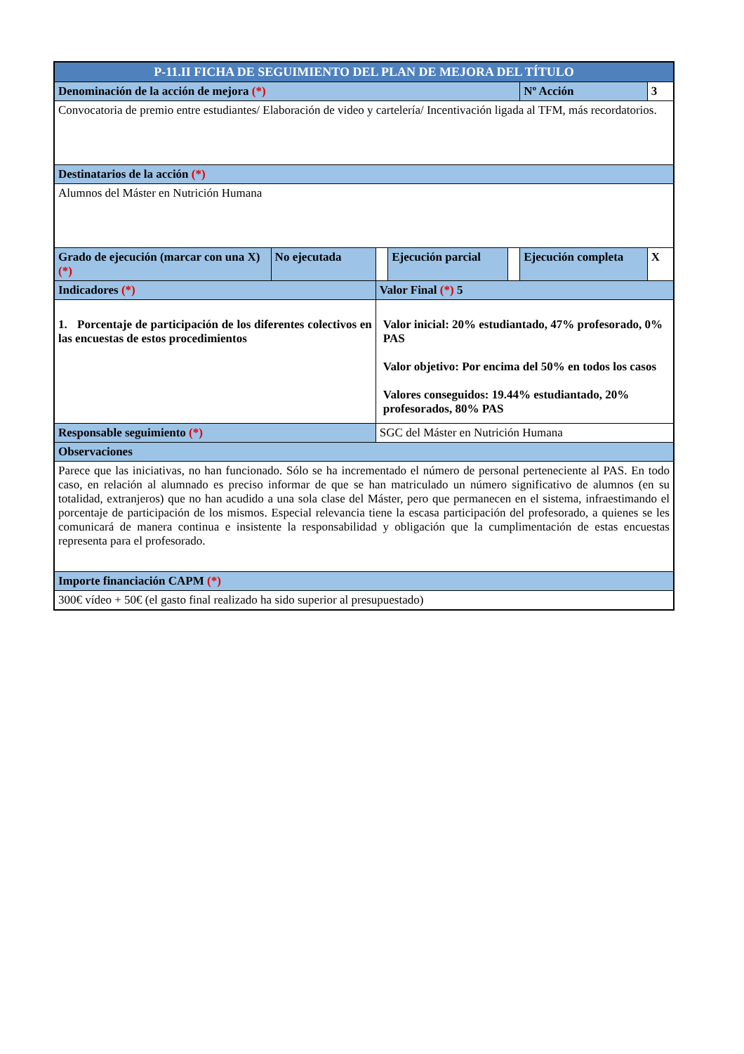| P-11.II FICHA DE SEGUIMIENTO DEL PLAN DE MEJORA DEL TÍTULO | | | | | | | |
| Denominación de la acción de mejora (*) | | | | | | Nº Acción | 3 |
| Convocatoria de premio entre estudiantes/ Elaboración de video y cartelería/ Incentivación ligada al TFM, más recordatorios. | | | | | | | |
| Destinatarios de la acción (*) | | | | | | | |
| Alumnos del Máster en Nutrición Humana | | | | | | | |
| Grado de ejecución (marcar con una X) (*) | No ejecutada | | Ejecución parcial | | Ejecución completa | | X |
| Indicadores (*) | | Valor Final (*) 5 | | | | | |
| 1. Porcentaje de participación de los diferentes colectivos en las encuestas de estos procedimientos | | Valor inicial: 20% estudiantado, 47% profesorado, 0% PAS Valor objetivo: Por encima del 50% en todos los casos Valores conseguidos: 19.44% estudiantado, 20% profesorados, 80% PAS | | | | | |
| Responsable seguimiento (*) | | SGC del Máster en Nutrición Humana | | | | | |
| Observaciones | | | | | | | |
| Parece que las iniciativas, no han funcionado. Sólo se ha incrementado el número de personal perteneciente al PAS. En todo caso, en relación al alumnado es preciso informar de que se han matriculado un número significativo de alumnos (en su totalidad, extranjeros) que no han acudido a una sola clase del Máster, pero que permanecen en el sistema, infraestimando el porcentaje de participación de los mismos. Especial relevancia tiene la escasa participación del profesorado, a quienes se les comunicará de manera continua e insistente la responsabilidad y obligación que la cumplimentación de estas encuestas representa para el profesorado. | | | | | | | |
| Importe financiación CAPM (*) | | | | | | | |
| 300€ vídeo + 50€ (el gasto final realizado ha sido superior al presupuestado) | | | | | | | |